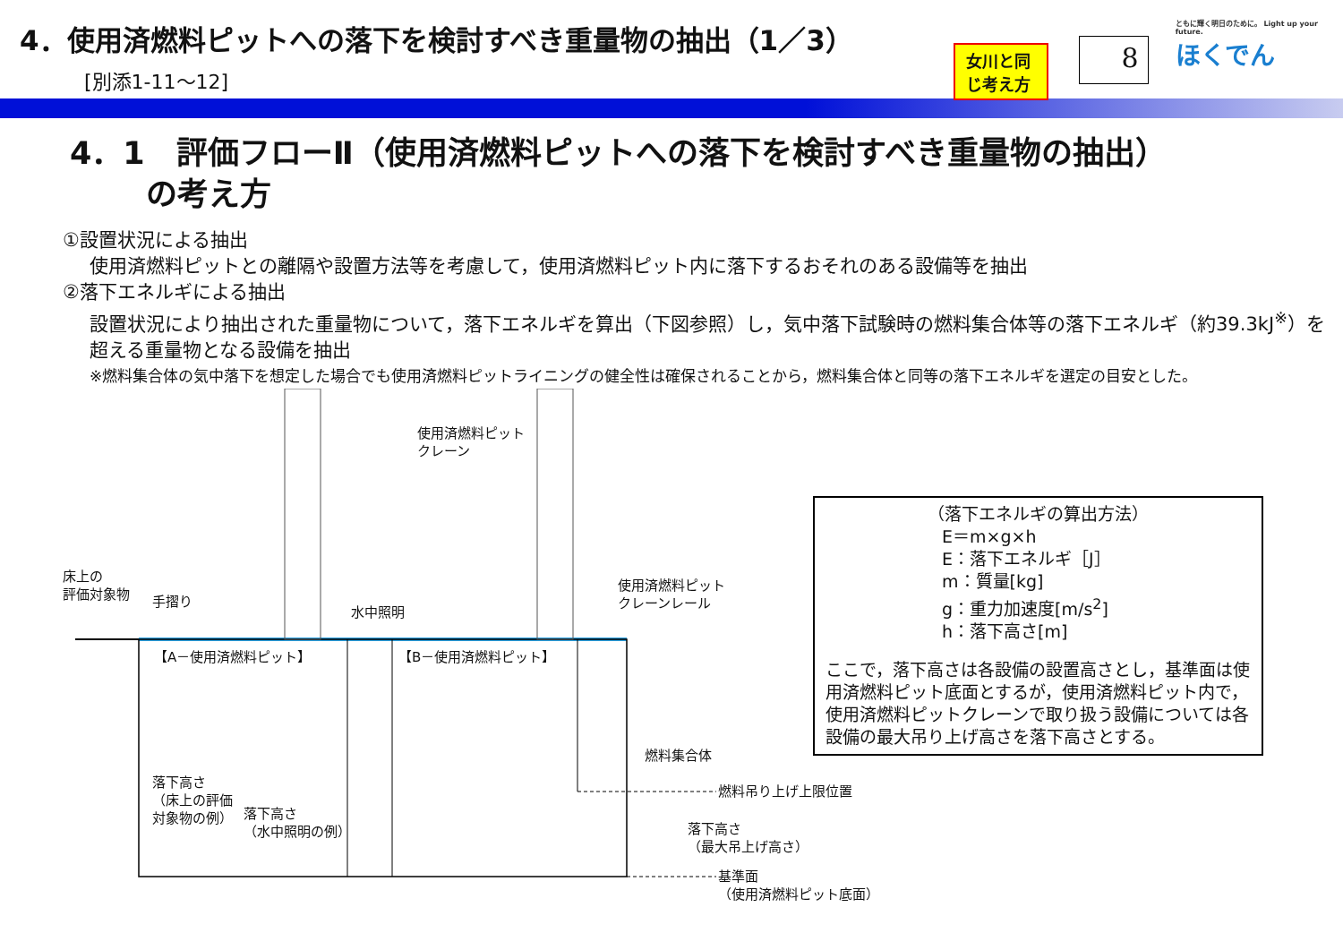4．使用済燃料ピットへの落下を検討すべき重量物の抽出（1／3）
[別添1-11～12]
女川と同じ考え方
8
ともに輝く明日のために。 Light up your future.
ほくでん
4．1　評価フローⅡ（使用済燃料ピットへの落下を検討すべき重量物の抽出）
の考え方
①設置状況による抽出
使用済燃料ピットとの離隔や設置方法等を考慮して，使用済燃料ピット内に落下するおそれのある設備等を抽出
②落下エネルギによる抽出
設置状況により抽出された重量物について，落下エネルギを算出（下図参照）し，気中落下試験時の燃料集合体等の落下エネルギ（約39.3kJ<sup>※</sup>）を超える重量物となる設備を抽出
※燃料集合体の気中落下を想定した場合でも使用済燃料ピットライニングの健全性は確保されることから，燃料集合体と同等の落下エネルギを選定の目安とした。
使用済燃料ピット
クレーン
床上の
評価対象物
手摺り
水中照明
使用済燃料ピット
クレーンレール
【A－使用済燃料ピット】 【B－使用済燃料ピット】
燃料集合体
落下高さ
（床上の評価
対象物の例）
落下高さ
（水中照明の例）
燃料吊り上げ上限位置
落下高さ
（最大吊上げ高さ）
基準面
（使用済燃料ピット底面）
（落下エネルギの算出方法）
E＝m×g×h
E：落下エネルギ［J］
m：質量[kg]
g：重力加速度[m/s<sup>2</sup>]
h：落下高さ[m]
ここで，落下高さは各設備の設置高さとし，基準面は使用済燃料ピット底面とするが，使用済燃料ピット内で，使用済燃料ピットクレーンで取り扱う設備については各設備の最大吊り上げ高さを落下高さとする。